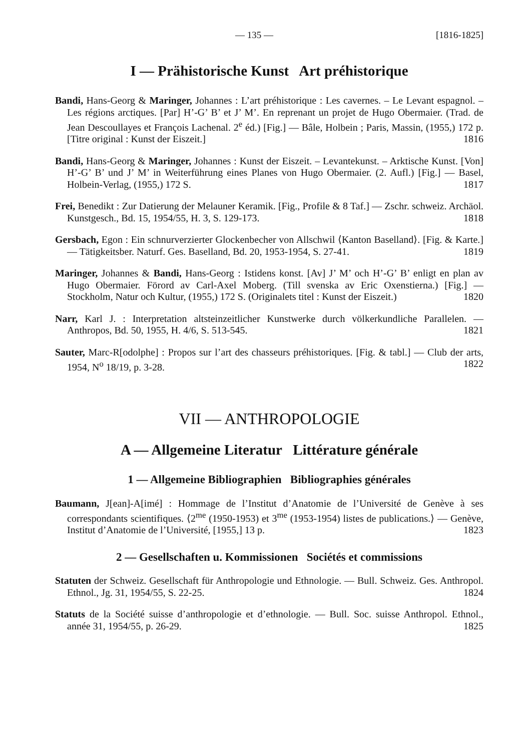— 135 — [1816-1825]
I — Prähistorische Kunst Art préhistorique
Bandi, Hans-Georg & Maringer, Johannes : L’art préhistorique : Les cavernes. – Le Levant espagnol. – Les régions arctiques. [Par] H’-G’ B’ et J’ M’. En reprenant un projet de Hugo Obermaier. (Trad. de Jean Descoullayes et François Lachenal. 2<sup>e</sup> éd.) [Fig.] — Bâle, Holbein ; Paris, Massin, (1955,) 172 p. [Titre original : Kunst der Eiszeit.] 1816
Bandi, Hans-Georg & Maringer, Johannes : Kunst der Eiszeit. – Levantekunst. – Arktische Kunst. [Von] H’-G’ B’ und J’ M’ in Weiterführung eines Planes von Hugo Obermaier. (2. Aufl.) [Fig.] — Basel, Holbein-Verlag, (1955,) 172 S. 1817
Frei, Benedikt : Zur Datierung der Melauner Keramik. [Fig., Profile & 8 Taf.] — Zschr. schweiz. Archäol. Kunstgesch., Bd. 15, 1954/55, H. 3, S. 129-173. 1818
Gersbach, Egon : Ein schnurverzierter Glockenbecher von Allschwil ⟨Kanton Baselland⟩. [Fig. & Karte.] — Tätigkeitsber. Naturf. Ges. Baselland, Bd. 20, 1953-1954, S. 27-41. 1819
Maringer, Johannes & Bandi, Hans-Georg : Istidens konst. [Av] J’ M’ och H’-G’ B’ enligt en plan av Hugo Obermaier. Förord av Carl-Axel Moberg. (Till svenska av Eric Oxenstierna.) [Fig.] — Stockholm, Natur och Kultur, (1955,) 172 S. (Originalets titel : Kunst der Eiszeit.) 1820
Narr, Karl J. : Interpretation altsteinzeitlicher Kunstwerke durch völkerkundliche Parallelen. — Anthropos, Bd. 50, 1955, H. 4/6, S. 513-545. 1821
Sauter, Marc-R[odolphe] : Propos sur l’art des chasseurs préhistoriques. [Fig. & tabl.] — Club der arts, 1954, N<sup>o</sup> 18/19, p. 3-28. 1822
VII — ANTHROPOLOGIE
A — Allgemeine Literatur Littérature générale
1 — Allgemeine Bibliographien Bibliographies générales
Baumann, J[ean]-A[imé] : Hommage de l’Institut d’Anatomie de l’Université de Genève à ses correspondants scientifiques. ⟨2<sup>me</sup> (1950-1953) et 3<sup>me</sup> (1953-1954) listes de publications.⟩ — Genève, Institut d’Anatomie de l’Université, [1955,] 13 p. 1823
2 — Gesellschaften u. Kommissionen Sociétés et commissions
Statuten der Schweiz. Gesellschaft für Anthropologie und Ethnologie. — Bull. Schweiz. Ges. Anthropol. Ethnol., Jg. 31, 1954/55, S. 22-25. 1824
Statuts de la Société suisse d’anthropologie et d’ethnologie. — Bull. Soc. suisse Anthropol. Ethnol., année 31, 1954/55, p. 26-29. 1825